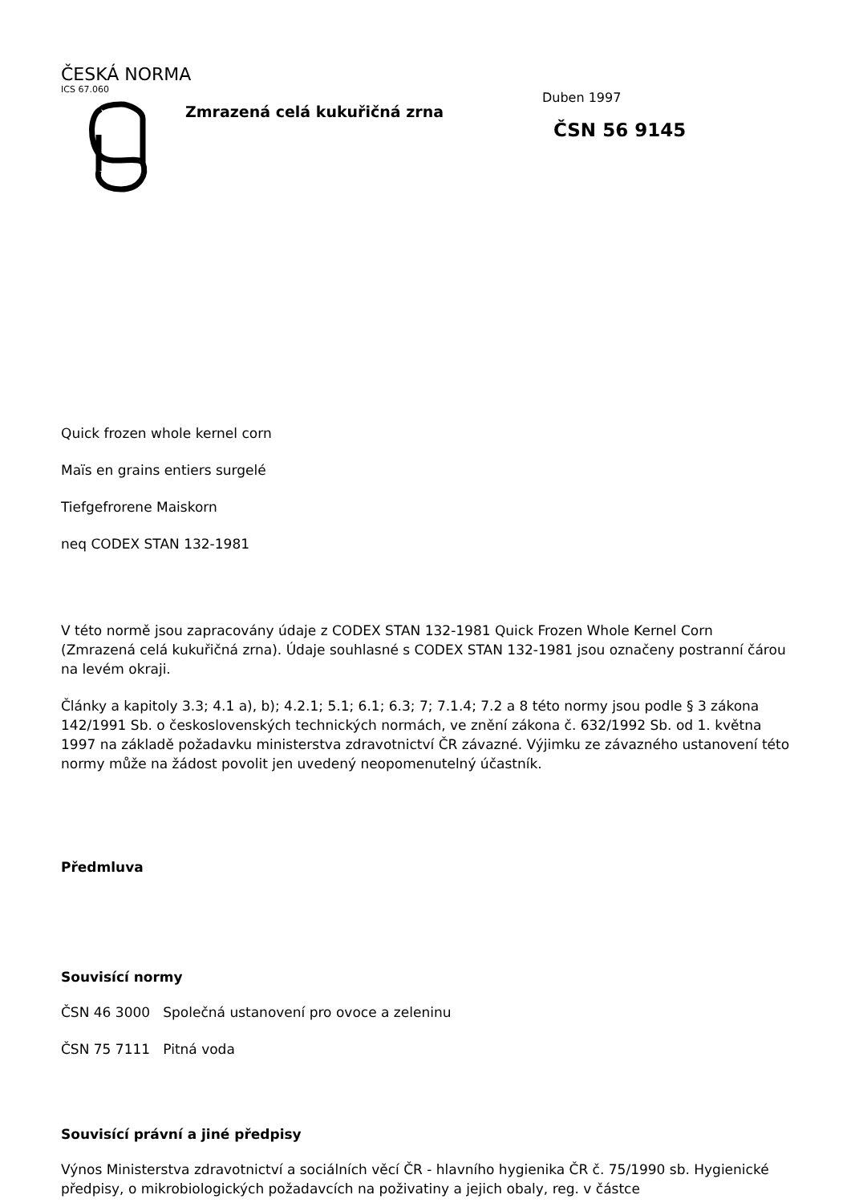ČESKÁ NORMA
ICS 67.060
Zmrazená celá kukuřičná zrna
Duben 1997
ČSN 56 9145
Quick frozen whole kernel corn
Maïs en grains entiers surgelé
Tiefgefrorene Maiskorn
neq CODEX STAN 132-1981
V této normě jsou zapracovány údaje z CODEX STAN 132-1981 Quick Frozen Whole Kernel Corn (Zmrazená celá kukuřičná zrna). Údaje souhlasné s CODEX STAN 132-1981 jsou označeny postranní čárou na levém okraji.
Články a kapitoly 3.3; 4.1 a), b); 4.2.1; 5.1; 6.1; 6.3; 7; 7.1.4; 7.2 a 8 této normy jsou podle § 3 zákona 142/1991 Sb. o československých technických normách, ve znění zákona č. 632/1992 Sb. od 1. května 1997 na základě požadavku ministerstva zdravotnictví ČR závazné. Výjimku ze závazného ustanovení této normy může na žádost povolit jen uvedený neopomenutelný účastník.
Předmluva
Souvisící normy
ČSN 46 3000 Společná ustanovení pro ovoce a zeleninu
ČSN 75 7111 Pitná voda
Souvisící právní a jiné předpisy
Výnos Ministerstva zdravotnictví a sociálních věcí ČR - hlavního hygienika ČR č. 75/1990 sb. Hygienické předpisy, o mikrobiologických požadavcích na poživatiny a jejich obaly, reg. v částce